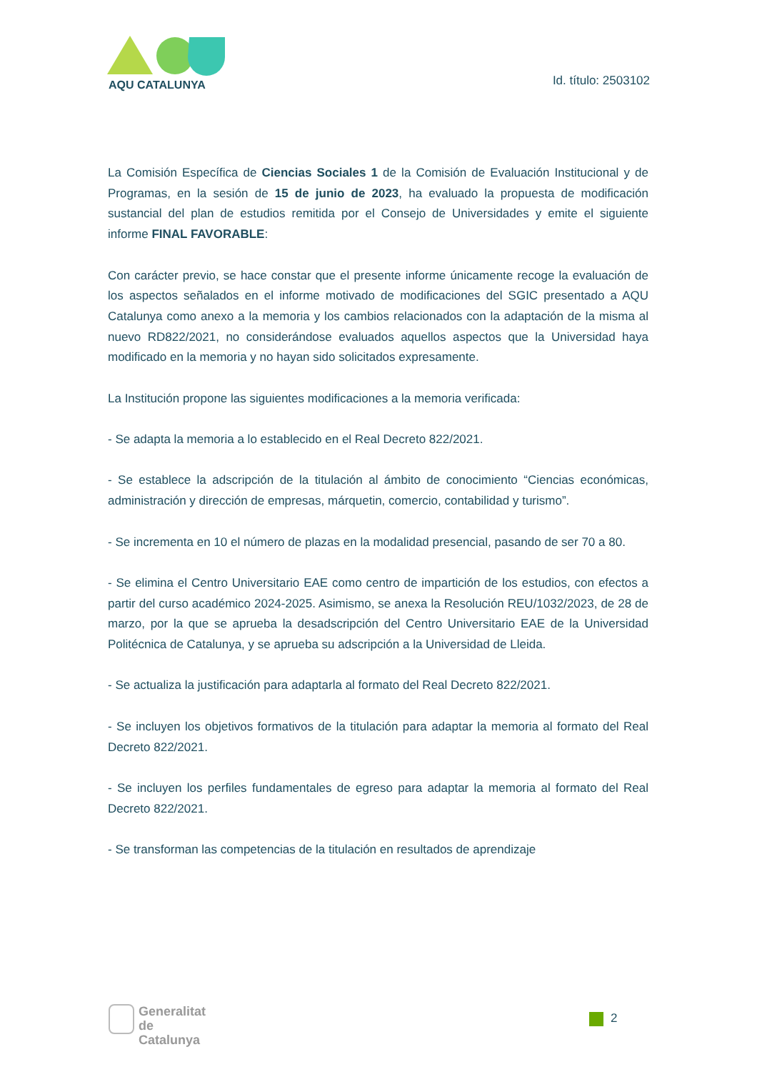AQU CATALUNYA Id. título: 2503102
La Comisión Específica de Ciencias Sociales 1 de la Comisión de Evaluación Institucional y de Programas, en la sesión de 15 de junio de 2023, ha evaluado la propuesta de modificación sustancial del plan de estudios remitida por el Consejo de Universidades y emite el siguiente informe FINAL FAVORABLE:
Con carácter previo, se hace constar que el presente informe únicamente recoge la evaluación de los aspectos señalados en el informe motivado de modificaciones del SGIC presentado a AQU Catalunya como anexo a la memoria y los cambios relacionados con la adaptación de la misma al nuevo RD822/2021, no considerándose evaluados aquellos aspectos que la Universidad haya modificado en la memoria y no hayan sido solicitados expresamente.
La Institución propone las siguientes modificaciones a la memoria verificada:
- Se adapta la memoria a lo establecido en el Real Decreto 822/2021.
- Se establece la adscripción de la titulación al ámbito de conocimiento “Ciencias económicas, administración y dirección de empresas, márquetin, comercio, contabilidad y turismo”.
- Se incrementa en 10 el número de plazas en la modalidad presencial, pasando de ser 70 a 80.
- Se elimina el Centro Universitario EAE como centro de impartición de los estudios, con efectos a partir del curso académico 2024-2025. Asimismo, se anexa la Resolución REU/1032/2023, de 28 de marzo, por la que se aprueba la desadscripción del Centro Universitario EAE de la Universidad Politécnica de Catalunya, y se aprueba su adscripción a la Universidad de Lleida.
- Se actualiza la justificación para adaptarla al formato del Real Decreto 822/2021.
- Se incluyen los objetivos formativos de la titulación para adaptar la memoria al formato del Real Decreto 822/2021.
- Se incluyen los perfiles fundamentales de egreso para adaptar la memoria al formato del Real Decreto 822/2021.
- Se transforman las competencias de la titulación en resultados de aprendizaje
Generalitat
de Catalunya
2